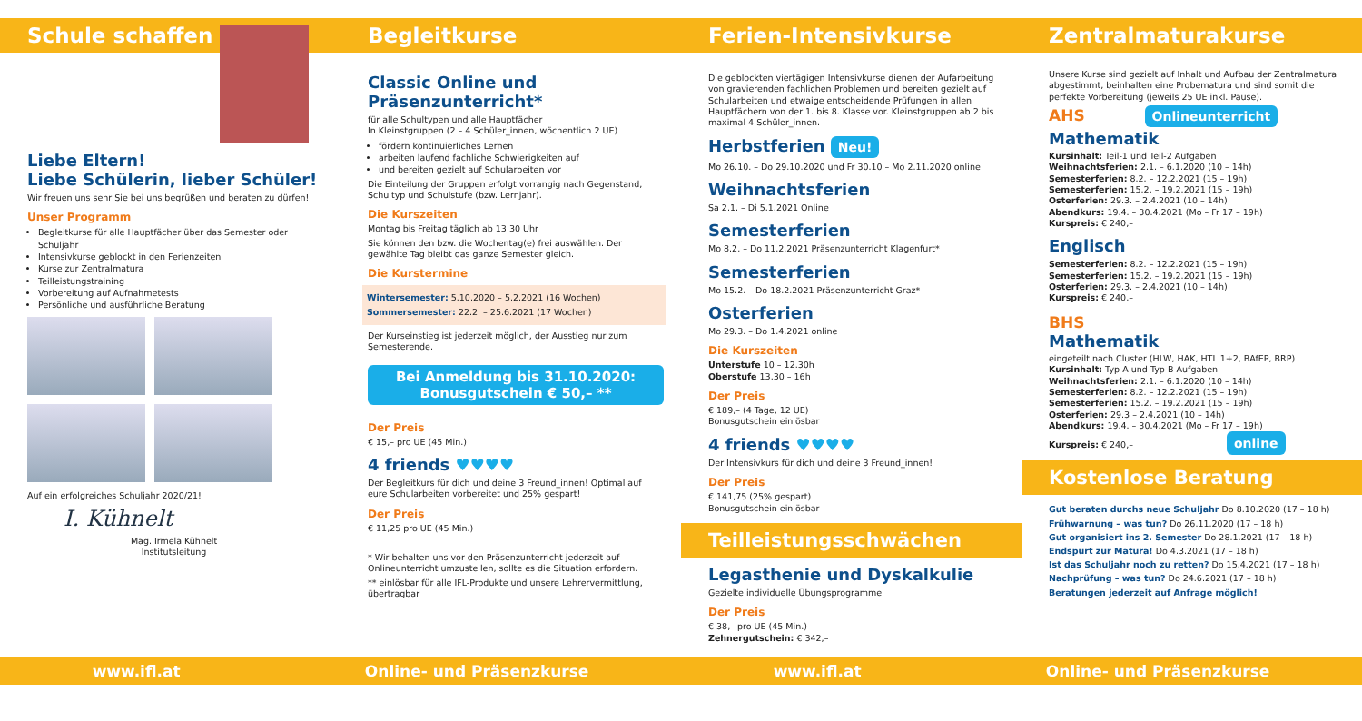Schule schaffen
Liebe Eltern!
Liebe Schülerin, lieber Schüler!
Wir freuen uns sehr Sie bei uns begrüßen und beraten zu dürfen!
Unser Programm
Begleitkurse für alle Hauptfächer über das Semester oder Schuljahr
Intensivkurse geblockt in den Ferienzeiten
Kurse zur Zentralmatura
Teilleistungstraining
Vorbereitung auf Aufnahmetests
Persönliche und ausführliche Beratung
Auf ein erfolgreiches Schuljahr 2020/21!
I. Kühnelt
Mag. Irmela Kühnelt
Institutsleitung
Begleitkurse
Classic Online und Präsenzunterricht*
für alle Schultypen und alle Hauptfächer
In Kleinstgruppen (2 – 4 Schüler_innen, wöchentlich 2 UE)
fördern kontinuierliches Lernen
arbeiten laufend fachliche Schwierigkeiten auf
und bereiten gezielt auf Schularbeiten vor
Die Einteilung der Gruppen erfolgt vorrangig nach Gegenstand, Schultyp und Schulstufe (bzw. Lernjahr).
Die Kurszeiten
Montag bis Freitag täglich ab 13.30 Uhr
Sie können den bzw. die Wochentag(e) frei auswählen. Der gewählte Tag bleibt das ganze Semester gleich.
Die Kurstermine
Wintersemester: 5.10.2020 – 5.2.2021 (16 Wochen)
Sommersemester: 22.2. – 25.6.2021 (17 Wochen)
Der Kurseinstieg ist jederzeit möglich, der Ausstieg nur zum Semesterende.
Bei Anmeldung bis 31.10.2020: Bonusgutschein € 50,– **
Der Preis
€ 15,– pro UE (45 Min.)
4 friends ♥♥♥♥
Der Begleitkurs für dich und deine 3 Freund_innen! Optimal auf eure Schularbeiten vorbereitet und 25% gespart!
Der Preis
€ 11,25 pro UE (45 Min.)
* Wir behalten uns vor den Präsenzunterricht jederzeit auf Onlineunterricht umzustellen, sollte es die Situation erfordern.
** einlösbar für alle IFL-Produkte und unsere Lehrervermittlung, übertragbar
Ferien-Intensivkurse
Die geblockten viertägigen Intensivkurse dienen der Aufarbeitung von gravierenden fachlichen Problemen und bereiten gezielt auf Schularbeiten und etwaige entscheidende Prüfungen in allen Hauptfächern von der 1. bis 8. Klasse vor. Kleinstgruppen ab 2 bis maximal 4 Schüler_innen.
Herbstferien Neu!
Mo 26.10. – Do 29.10.2020 und Fr 30.10 – Mo 2.11.2020 online
Weihnachtsferien
Sa 2.1. – Di 5.1.2021 Online
Semesterferien
Mo 8.2. – Do 11.2.2021 Präsenzunterricht Klagenfurt*
Semesterferien
Mo 15.2. – Do 18.2.2021 Präsenzunterricht Graz*
Osterferien
Mo 29.3. – Do 1.4.2021 online
Die Kurszeiten
Unterstufe 10 – 12.30h
Oberstufe 13.30 – 16h
Der Preis
€ 189,– (4 Tage, 12 UE)
Bonusgutschein einlösbar
4 friends ♥♥♥♥
Der Intensivkurs für dich und deine 3 Freund_innen!
Der Preis
€ 141,75 (25% gespart)
Bonusgutschein einlösbar
Teilleistungsschwächen
Legasthenie und Dyskalkulie
Gezielte individuelle Übungsprogramme
Der Preis
€ 38,– pro UE (45 Min.)
Zehnergutschein: € 342,–
Zentralmaturakurse
Unsere Kurse sind gezielt auf Inhalt und Aufbau der Zentralmatura abgestimmt, beinhalten eine Probematura und sind somit die perfekte Vorbereitung (jeweils 25 UE inkl. Pause).
AHS Onlineunterricht
Mathematik
Kursinhalt: Teil-1 und Teil-2 Aufgaben
Weihnachtsferien: 2.1. – 6.1.2020 (10 – 14h)
Semesterferien: 8.2. – 12.2.2021 (15 – 19h)
Semesterferien: 15.2. – 19.2.2021 (15 – 19h)
Osterferien: 29.3. – 2.4.2021 (10 – 14h)
Abendkurs: 19.4. – 30.4.2021 (Mo – Fr 17 – 19h)
Kurspreis: € 240,–
Englisch
Semesterferien: 8.2. – 12.2.2021 (15 – 19h)
Semesterferien: 15.2. – 19.2.2021 (15 – 19h)
Osterferien: 29.3. – 2.4.2021 (10 – 14h)
Kurspreis: € 240,–
BHS
Mathematik
eingeteilt nach Cluster (HLW, HAK, HTL 1+2, BAfEP, BRP)
Kursinhalt: Typ-A und Typ-B Aufgaben
Weihnachtsferien: 2.1. – 6.1.2020 (10 – 14h)
Semesterferien: 8.2. – 12.2.2021 (15 – 19h)
Semesterferien: 15.2. – 19.2.2021 (15 – 19h)
Osterferien: 29.3 – 2.4.2021 (10 – 14h)
Abendkurs: 19.4. – 30.4.2021 (Mo – Fr 17 – 19h)
Kurspreis: € 240,– online
Kostenlose Beratung
Gut beraten durchs neue Schuljahr Do 8.10.2020 (17 – 18 h)
Frühwarnung – was tun? Do 26.11.2020 (17 – 18 h)
Gut organisiert ins 2. Semester Do 28.1.2021 (17 – 18 h)
Endspurt zur Matura! Do 4.3.2021 (17 – 18 h)
Ist das Schuljahr noch zu retten? Do 15.4.2021 (17 – 18 h)
Nachprüfung – was tun? Do 24.6.2021 (17 – 18 h)
Beratungen jederzeit auf Anfrage möglich!
www.ifl.at Online- und Präsenzkurse www.ifl.at Online- und Präsenzkurse